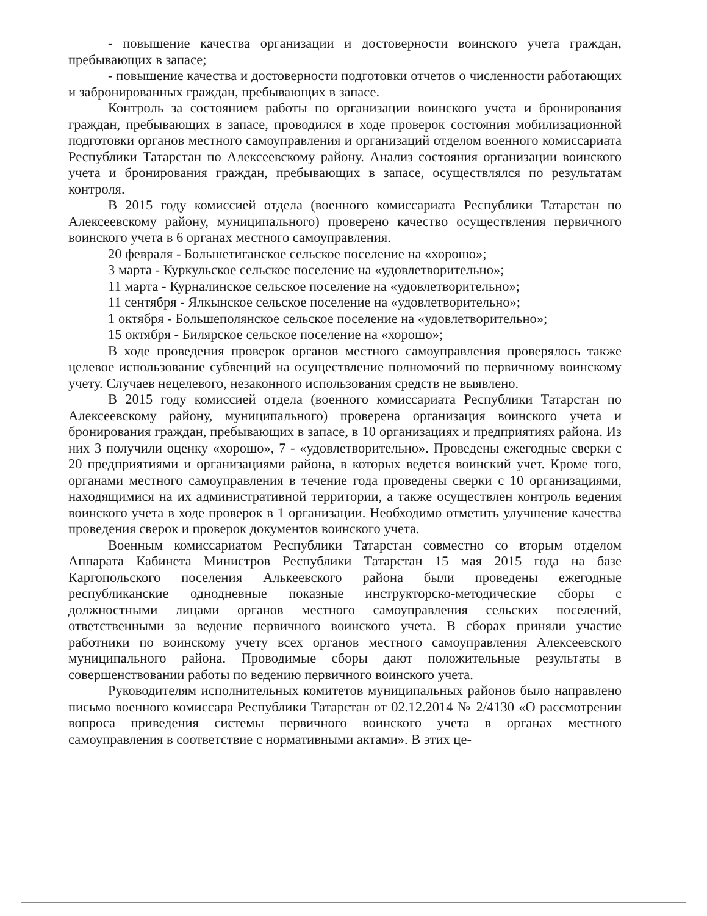- повышение качества организации и достоверности воинского учета граждан, пребывающих в запасе;
- повышение качества и достоверности подготовки отчетов о численности работающих и забронированных граждан, пребывающих в запасе.
Контроль за состоянием работы по организации воинского учета и бронирования граждан, пребывающих в запасе, проводился в ходе проверок состояния мобилизационной подготовки органов местного самоуправления и организаций отделом военного комиссариата Республики Татарстан по Алексеевскому району. Анализ состояния организации воинского учета и бронирования граждан, пребывающих в запасе, осуществлялся по результатам контроля.
В 2015 году комиссией отдела (военного комиссариата Республики Татарстан по Алексеевскому району, муниципального) проверено качество осуществления первичного воинского учета в 6 органах местного самоуправления.
20 февраля - Большетиганское сельское поселение на «хорошо»;
3 марта - Куркульское сельское поселение на «удовлетворительно»;
11 марта - Курналинское сельское поселение на «удовлетворительно»;
11 сентября - Ялкынское сельское поселение на «удовлетворительно»;
1 октября - Большеполянское сельское поселение на «удовлетворительно»;
15 октября - Билярское сельское поселение на «хорошо»;
В ходе проведения проверок органов местного самоуправления проверялось также целевое использование субвенций на осуществление полномочий по первичному воинскому учету. Случаев нецелевого, незаконного использования средств не выявлено.
В 2015 году комиссией отдела (военного комиссариата Республики Татарстан по Алексеевскому району, муниципального) проверена организация воинского учета и бронирования граждан, пребывающих в запасе, в 10 организациях и предприятиях района. Из них 3 получили оценку «хорошо», 7 - «удовлетворительно». Проведены ежегодные сверки с 20 предприятиями и организациями района, в которых ведется воинский учет. Кроме того, органами местного самоуправления в течение года проведены сверки с 10 организациями, находящимися на их административной территории, а также осуществлен контроль ведения воинского учета в ходе проверок в 1 организации. Необходимо отметить улучшение качества проведения сверок и проверок документов воинского учета.
Военным комиссариатом Республики Татарстан совместно со вторым отделом Аппарата Кабинета Министров Республики Татарстан 15 мая 2015 года на базе Каргопольского поселения Алькеевского района были проведены ежегодные республиканские однодневные показные инструкторско-методические сборы с должностными лицами органов местного самоуправления сельских поселений, ответственными за ведение первичного воинского учета. В сборах приняли участие работники по воинскому учету всех органов местного самоуправления Алексеевского муниципального района. Проводимые сборы дают положительные результаты в совершенствовании работы по ведению первичного воинского учета.
Руководителям исполнительных комитетов муниципальных районов было направлено письмо военного комиссара Республики Татарстан от 02.12.2014 № 2/4130 «О рассмотрении вопроса приведения системы первичного воинского учета в органах местного самоуправления в соответствие с нормативными актами». В этих це-